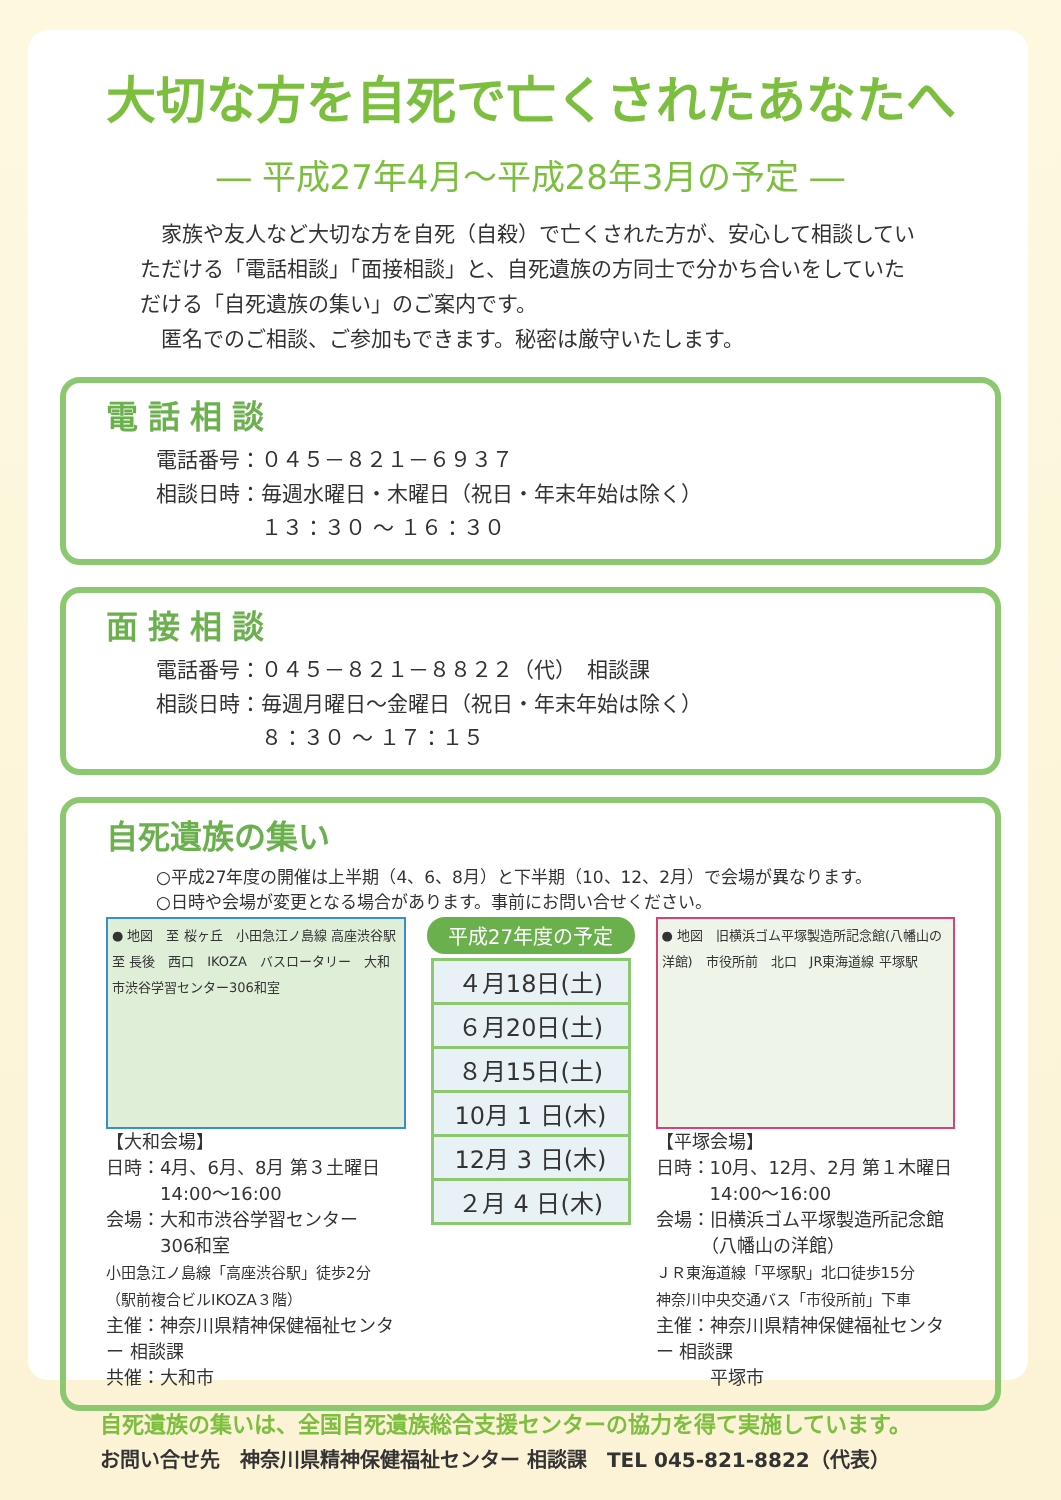大切な方を自死で亡くされたあなたへ
― 平成27年4月～平成28年3月の予定 ―
　家族や友人など大切な方を自死（自殺）で亡くされた方が、安心して相談していただける「電話相談」「面接相談」と、自死遺族の方同士で分かち合いをしていただける「自死遺族の集い」のご案内です。
　匿名でのご相談、ご参加もできます。秘密は厳守いたします。
電話相談
電話番号：０４５－８２１－６９３７
相談日時：毎週水曜日・木曜日（祝日・年末年始は除く）
　　　　　１３：３０ ～ １６：３０
面接相談
電話番号：０４５－８２１－８８２２（代）　相談課
相談日時：毎週月曜日～金曜日（祝日・年末年始は除く）
　　　　　８：３０ ～ １７：１５
自死遺族の集い
○平成27年度の開催は上半期（4、6、8月）と下半期（10、12、2月）で会場が異なります。
○日時や会場が変更となる場合があります。事前にお問い合せください。
● 地図　至 桜ヶ丘　小田急江ノ島線 高座渋谷駅　至 長後　西口　IKOZA　バスロータリー　大和市渋谷学習センター306和室
【大和会場】
日時：4月、6月、8月 第３土曜日
　　　14:00～16:00
会場：大和市渋谷学習センター
　　　306和室
小田急江ノ島線「高座渋谷駅」徒歩2分
（駅前複合ビルIKOZA３階）
主催：神奈川県精神保健福祉センター 相談課
共催：大和市
平成27年度の予定
| ４月18日(土) |
| ６月20日(土) |
| ８月15日(土) |
| 10月 1 日(木) |
| 12月 3 日(木) |
| ２月 4 日(木) |
● 地図　旧横浜ゴム平塚製造所記念館(八幡山の洋館)　市役所前　北口　JR東海道線 平塚駅
【平塚会場】
日時：10月、12月、2月 第１木曜日
　　　14:00～16:00
会場：旧横浜ゴム平塚製造所記念館
　　　（八幡山の洋館）
ＪＲ東海道線「平塚駅」北口徒歩15分
神奈川中央交通バス「市役所前」下車
主催：神奈川県精神保健福祉センター 相談課
　　　平塚市
自死遺族の集いは、全国自死遺族総合支援センターの協力を得て実施しています。
お問い合せ先　神奈川県精神保健福祉センター 相談課　TEL 045-821-8822（代表）